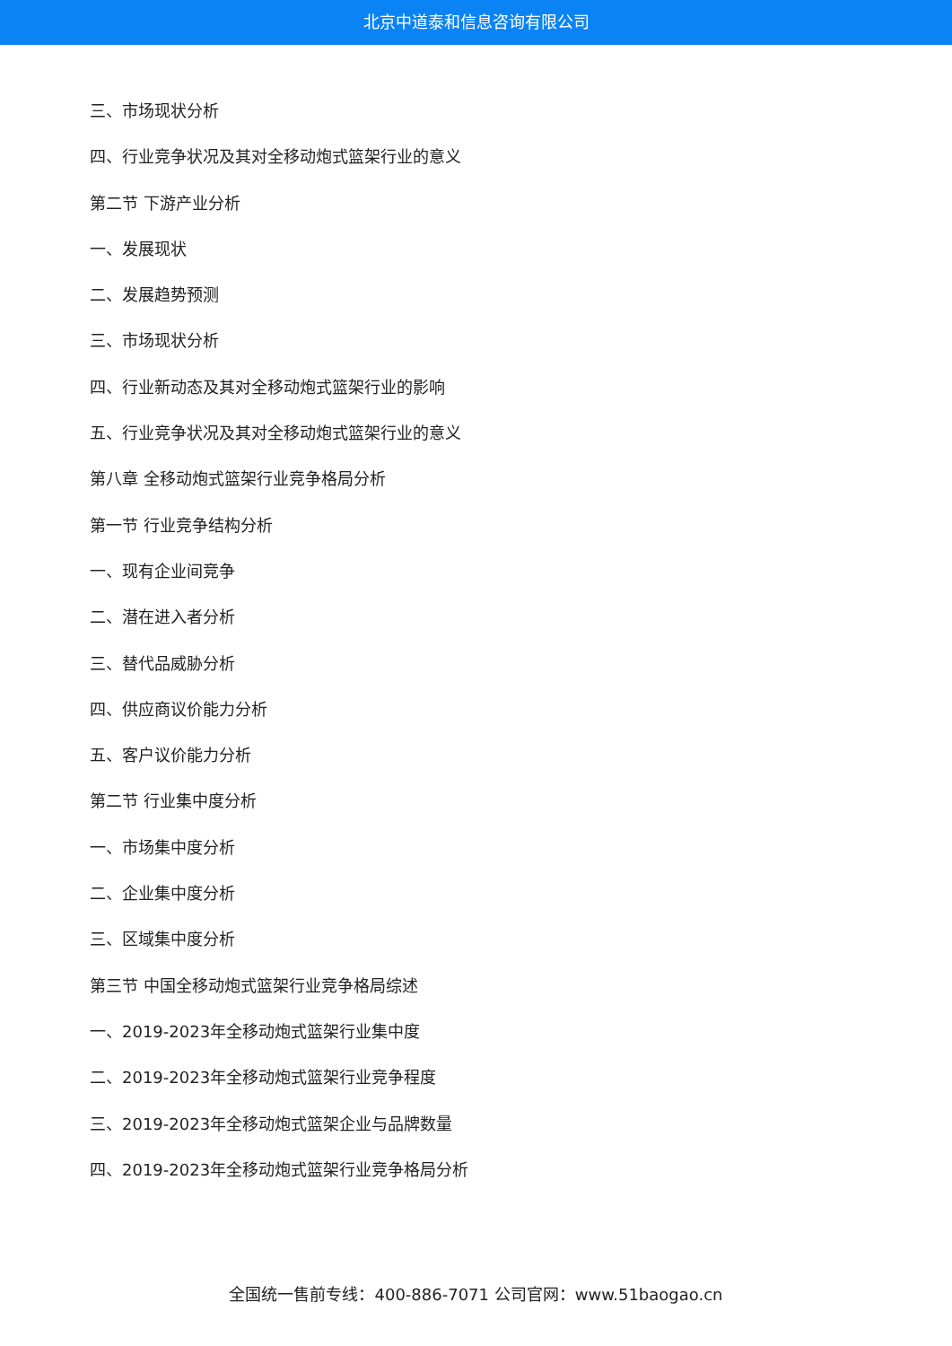北京中道泰和信息咨询有限公司
三、市场现状分析
四、行业竞争状况及其对全移动炮式篮架行业的意义
第二节 下游产业分析
一、发展现状
二、发展趋势预测
三、市场现状分析
四、行业新动态及其对全移动炮式篮架行业的影响
五、行业竞争状况及其对全移动炮式篮架行业的意义
第八章 全移动炮式篮架行业竞争格局分析
第一节 行业竞争结构分析
一、现有企业间竞争
二、潜在进入者分析
三、替代品威胁分析
四、供应商议价能力分析
五、客户议价能力分析
第二节 行业集中度分析
一、市场集中度分析
二、企业集中度分析
三、区域集中度分析
第三节 中国全移动炮式篮架行业竞争格局综述
一、2019-2023年全移动炮式篮架行业集中度
二、2019-2023年全移动炮式篮架行业竞争程度
三、2019-2023年全移动炮式篮架企业与品牌数量
四、2019-2023年全移动炮式篮架行业竞争格局分析
全国统一售前专线：400-886-7071 公司官网：www.51baogao.cn